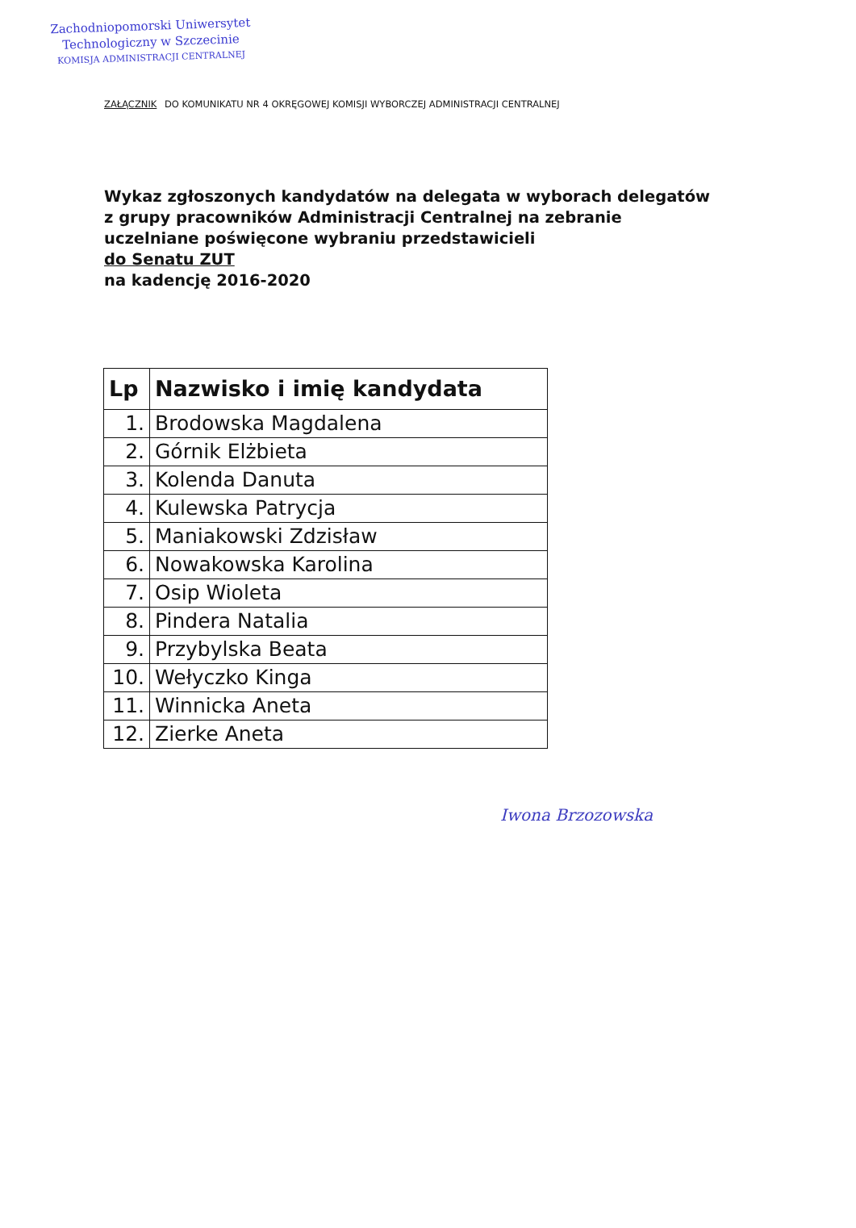Zachodniopomorski Uniwersytet
Technologiczny w Szczecinie
KOMISJA ADMINISTRACJI CENTRALNEJ
ZAŁĄCZNIK DO KOMUNIKATU NR 4 OKRĘGOWEJ KOMISJI WYBORCZEJ ADMINISTRACJI CENTRALNEJ
Wykaz zgłoszonych kandydatów na delegata w wyborach delegatów z grupy pracowników Administracji Centralnej na zebranie uczelniane poświęcone wybraniu przedstawicieli
do Senatu ZUT
na kadencję 2016-2020
| Lp | Nazwisko i imię kandydata |
| --- | --- |
| 1. | Brodowska Magdalena |
| 2. | Górnik Elżbieta |
| 3. | Kolenda Danuta |
| 4. | Kulewska Patrycja |
| 5. | Maniakowski Zdzisław |
| 6. | Nowakowska Karolina |
| 7. | Osip Wioleta |
| 8. | Pindera Natalia |
| 9. | Przybylska Beata |
| 10. | Wełyczko Kinga |
| 11. | Winnicka Aneta |
| 12. | Zierke Aneta |
Iwona Brzozowska